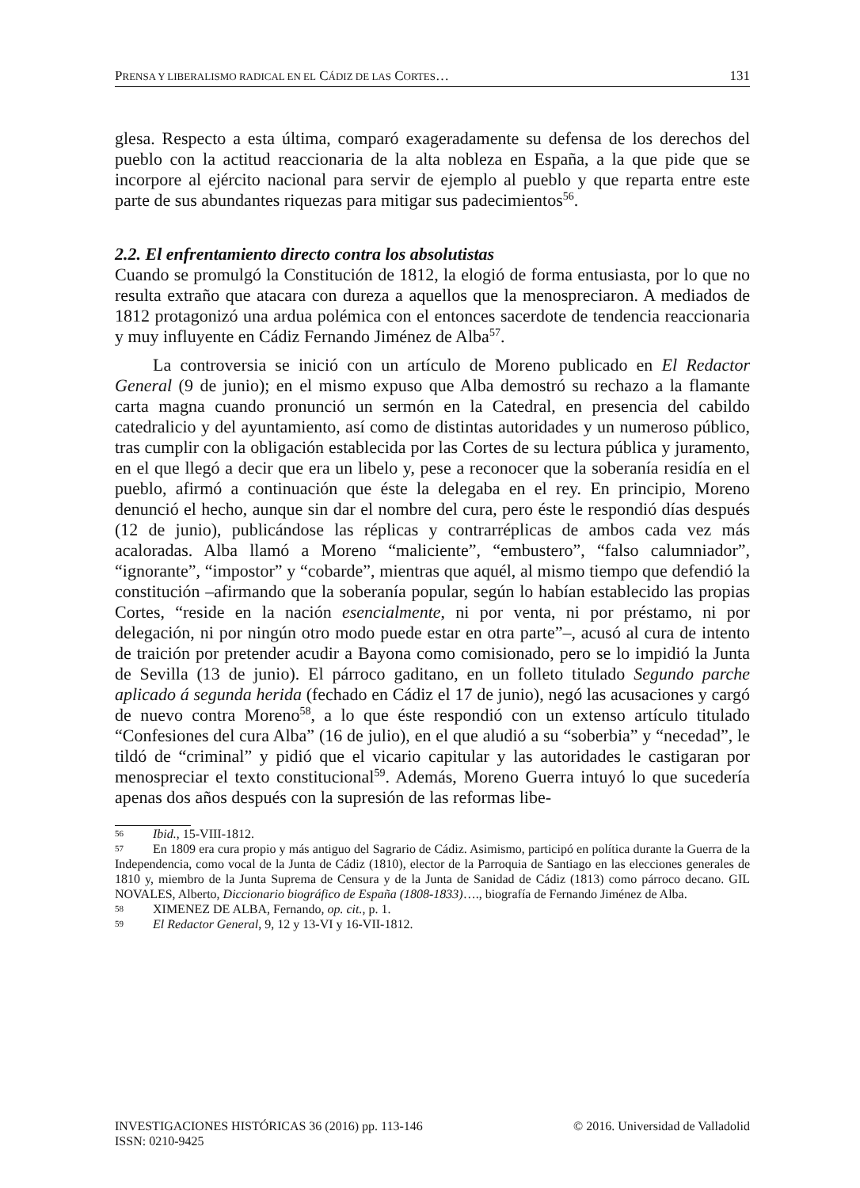PRENSA Y LIBERALISMO RADICAL EN EL CÁDIZ DE LAS CORTES… 131
glesa. Respecto a esta última, comparó exageradamente su defensa de los derechos del pueblo con la actitud reaccionaria de la alta nobleza en España, a la que pide que se incorpore al ejército nacional para servir de ejemplo al pueblo y que reparta entre este parte de sus abundantes riquezas para mitigar sus padecimientos<sup>56</sup>.
2.2. El enfrentamiento directo contra los absolutistas
Cuando se promulgó la Constitución de 1812, la elogió de forma entusiasta, por lo que no resulta extraño que atacara con dureza a aquellos que la menospreciaron. A mediados de 1812 protagonizó una ardua polémica con el entonces sacerdote de tendencia reaccionaria y muy influyente en Cádiz Fernando Jiménez de Alba<sup>57</sup>.
La controversia se inició con un artículo de Moreno publicado en El Redactor General (9 de junio); en el mismo expuso que Alba demostró su rechazo a la flamante carta magna cuando pronunció un sermón en la Catedral, en presencia del cabildo catedralicio y del ayuntamiento, así como de distintas autoridades y un numeroso público, tras cumplir con la obligación establecida por las Cortes de su lectura pública y juramento, en el que llegó a decir que era un libelo y, pese a reconocer que la soberanía residía en el pueblo, afirmó a continuación que éste la delegaba en el rey. En principio, Moreno denunció el hecho, aunque sin dar el nombre del cura, pero éste le respondió días después (12 de junio), publicándose las réplicas y contrarréplicas de ambos cada vez más acaloradas. Alba llamó a Moreno “maliciente”, “embustero”, “falso calumniador”, “ignorante”, “impostor” y “cobarde”, mientras que aquél, al mismo tiempo que defendió la constitución –afirmando que la soberanía popular, según lo habían establecido las propias Cortes, “reside en la nación esencialmente, ni por venta, ni por préstamo, ni por delegación, ni por ningún otro modo puede estar en otra parte”–, acusó al cura de intento de traición por pretender acudir a Bayona como comisionado, pero se lo impidió la Junta de Sevilla (13 de junio). El párroco gaditano, en un folleto titulado Segundo parche aplicado á segunda herida (fechado en Cádiz el 17 de junio), negó las acusaciones y cargó de nuevo contra Moreno<sup>58</sup>, a lo que éste respondió con un extenso artículo titulado “Confesiones del cura Alba” (16 de julio), en el que aludió a su “soberbia” y “necedad”, le tildó de “criminal” y pidió que el vicario capitular y las autoridades le castigaran por menospreciar el texto constitucional<sup>59</sup>. Además, Moreno Guerra intuyó lo que sucedería apenas dos años después con la supresión de las reformas libe-
56 Ibid., 15-VIII-1812.
57 En 1809 era cura propio y más antiguo del Sagrario de Cádiz. Asimismo, participó en política durante la Guerra de la Independencia, como vocal de la Junta de Cádiz (1810), elector de la Parroquia de Santiago en las elecciones generales de 1810 y, miembro de la Junta Suprema de Censura y de la Junta de Sanidad de Cádiz (1813) como párroco decano. GIL NOVALES, Alberto, Diccionario biográfico de España (1808-1833)…., biografía de Fernando Jiménez de Alba.
58 XIMENEZ DE ALBA, Fernando, op. cit., p. 1.
59 El Redactor General, 9, 12 y 13-VI y 16-VII-1812.
© 2016. Universidad de Valladolid INVESTIGACIONES HISTÓRICAS 36 (2016) pp. 113-146
ISSN: 0210-9425